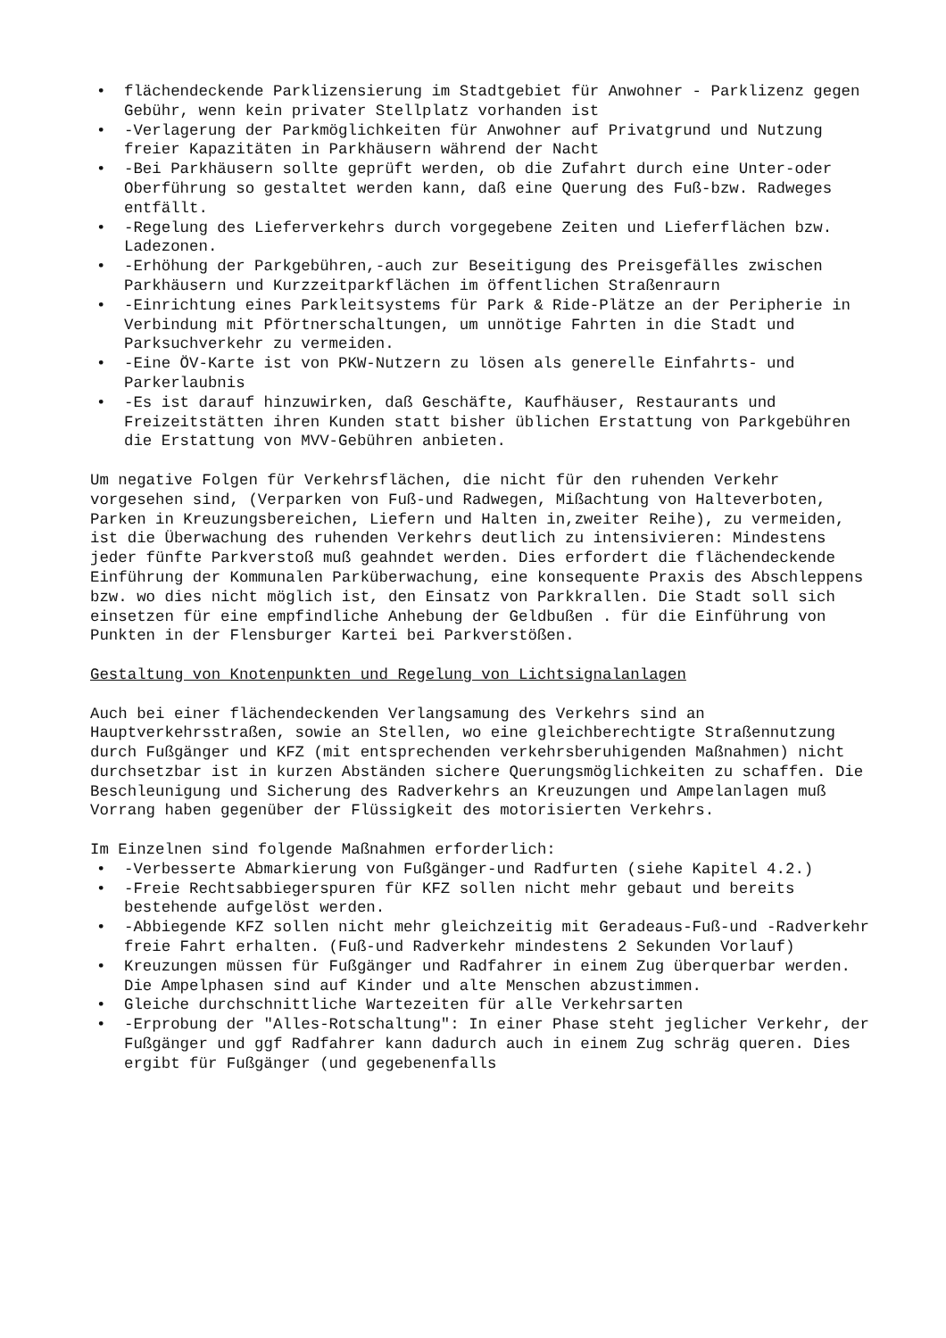• flächendeckende Parklizensierung im Stadtgebiet für Anwohner - Parklizenz gegen Gebühr, wenn kein privater Stellplatz vorhanden ist
• -Verlagerung der Parkmöglichkeiten für Anwohner auf Privatgrund und Nutzung freier Kapazitäten in Parkhäusern während der Nacht
• -Bei Parkhäusern sollte geprüft werden, ob die Zufahrt durch eine Unter-oder Oberführung so gestaltet werden kann, daß eine Querung des Fuß-bzw. Radweges entfällt.
• -Regelung des Lieferverkehrs durch vorgegebene Zeiten und Lieferflächen bzw. Ladezonen.
• -Erhöhung der Parkgebühren,-auch zur Beseitigung des Preisgefälles zwischen Parkhäusern und Kurzzeitparkflächen im öffentlichen Straßenraurn
• -Einrichtung eines Parkleitsystems für Park & Ride-Plätze an der Peripherie in Verbindung mit Pförtnerschaltungen, um unnötige Fahrten in die Stadt und Parksuchverkehr zu vermeiden.
• -Eine ÖV-Karte ist von PKW-Nutzern zu lösen als generelle Einfahrts- und Parkerlaubnis
• -Es ist darauf hinzuwirken, daß Geschäfte, Kaufhäuser, Restaurants und Freizeitstätten ihren Kunden statt bisher üblichen Erstattung von Parkgebühren die Erstattung von MVV-Gebühren anbieten.
Um negative Folgen für Verkehrsflächen, die nicht für den ruhenden Verkehr vorgesehen sind, (Verparken von Fuß-und Radwegen, Mißachtung von Halteverboten, Parken in Kreuzungsbereichen, Liefern und Halten in,zweiter Reihe), zu vermeiden, ist die Überwachung des ruhenden Verkehrs deutlich zu intensivieren: Mindestens jeder fünfte Parkverstoß muß geahndet werden. Dies erfordert die flächendeckende Einführung der Kommunalen Parküberwachung, eine konsequente Praxis des Abschleppens bzw. wo dies nicht möglich ist, den Einsatz von Parkkrallen. Die Stadt soll sich einsetzen für eine empfindliche Anhebung der Geldbußen . für die Einführung von Punkten in der Flensburger Kartei bei Parkverstößen.
Gestaltung von Knotenpunkten und Regelung von Lichtsignalanlagen
Auch bei einer flächendeckenden Verlangsamung des Verkehrs sind an Hauptverkehrsstraßen, sowie an Stellen, wo eine gleichberechtigte Straßennutzung durch Fußgänger und KFZ (mit entsprechenden verkehrsberuhigenden Maßnahmen) nicht durchsetzbar ist in kurzen Abständen sichere Querungsmöglichkeiten zu schaffen. Die Beschleunigung und Sicherung des Radverkehrs an Kreuzungen und Ampelanlagen muß Vorrang haben gegenüber der Flüssigkeit des motorisierten Verkehrs.
Im Einzelnen sind folgende Maßnahmen erforderlich:
• -Verbesserte Abmarkierung von Fußgänger-und Radfurten (siehe Kapitel 4.2.)
• -Freie Rechtsabbiegerspuren für KFZ sollen nicht mehr gebaut und bereits bestehende aufgelöst werden.
• -Abbiegende KFZ sollen nicht mehr gleichzeitig mit Geradeaus-Fuß-und -Radverkehr freie Fahrt erhalten. (Fuß-und Radverkehr mindestens 2 Sekunden Vorlauf)
• Kreuzungen müssen für Fußgänger und Radfahrer in einem Zug überquerbar werden. Die Ampelphasen sind auf Kinder und alte Menschen abzustimmen.
• Gleiche durchschnittliche Wartezeiten für alle Verkehrsarten
• -Erprobung der "Alles-Rotschaltung": In einer Phase steht jeglicher Verkehr, der Fußgänger und ggf Radfahrer kann dadurch auch in einem Zug schräg queren. Dies ergibt für Fußgänger (und gegebenenfalls